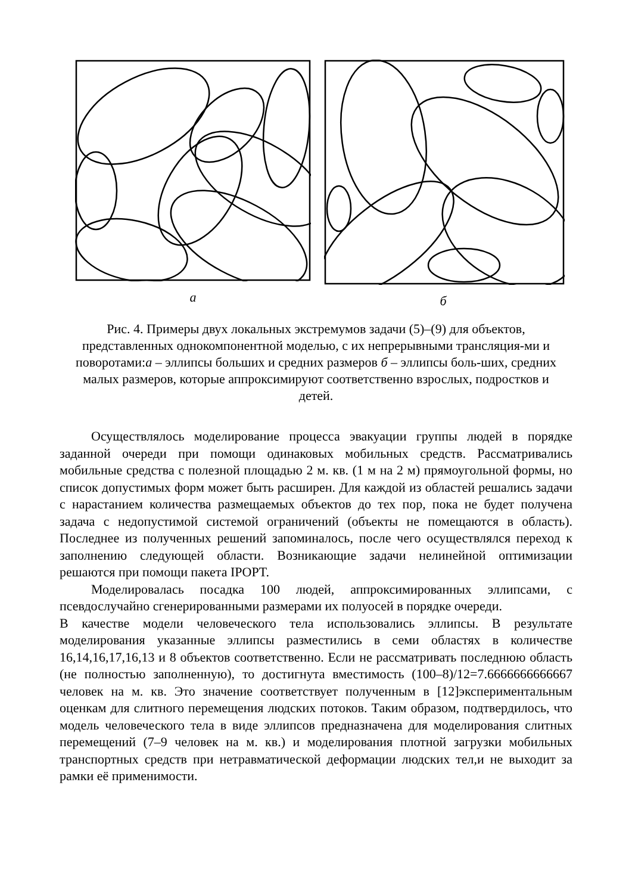а б
Рис. 4. Примеры двух локальных экстремумов задачи (5)–(9) для объектов, представленных однокомпонентной моделью, с их непрерывными трансляция-ми и поворотами:а – эллипсы больших и средних размеров б – эллипсы боль-ших, средних малых размеров, которые аппроксимируют соответственно взрослых, подростков и детей.
Осуществлялось моделирование процесса эвакуации группы людей в порядке заданной очереди при помощи одинаковых мобильных средств. Рассматривались мобильные средства с полезной площадью 2 м. кв. (1 м на 2 м) прямоугольной формы, но список допустимых форм может быть расширен. Для каждой из областей решались задачи с нарастанием количества размещаемых объектов до тех пор, пока не будет получена задача с недопустимой системой ограничений (объекты не помещаются в область). Последнее из полученных решений запоминалось, после чего осуществлялся переход к заполнению следующей области. Возникающие задачи нелинейной оптимизации решаются при помощи пакета IPOPT.
Моделировалась посадка 100 людей, аппроксимированных эллипсами, с псевдослучайно сгенерированными размерами их полуосей в порядке очереди.
В качестве модели человеческого тела использовались эллипсы. В результате моделирования указанные эллипсы разместились в семи областях в количестве 16,14,16,17,16,13 и 8 объектов соответственно. Если не рассматривать последнюю область (не полностью заполненную), то достигнута вместимость (100–8)/12=7.6666666666667 человек на м. кв. Это значение соответствует полученным в [12]экспериментальным оценкам для слитного перемещения людских потоков. Таким образом, подтвердилось, что модель человеческого тела в виде эллипсов предназначена для моделирования слитных перемещений (7–9 человек на м. кв.) и моделирования плотной загрузки мобильных транспортных средств при нетравматической деформации людских тел,и не выходит за рамки её применимости.